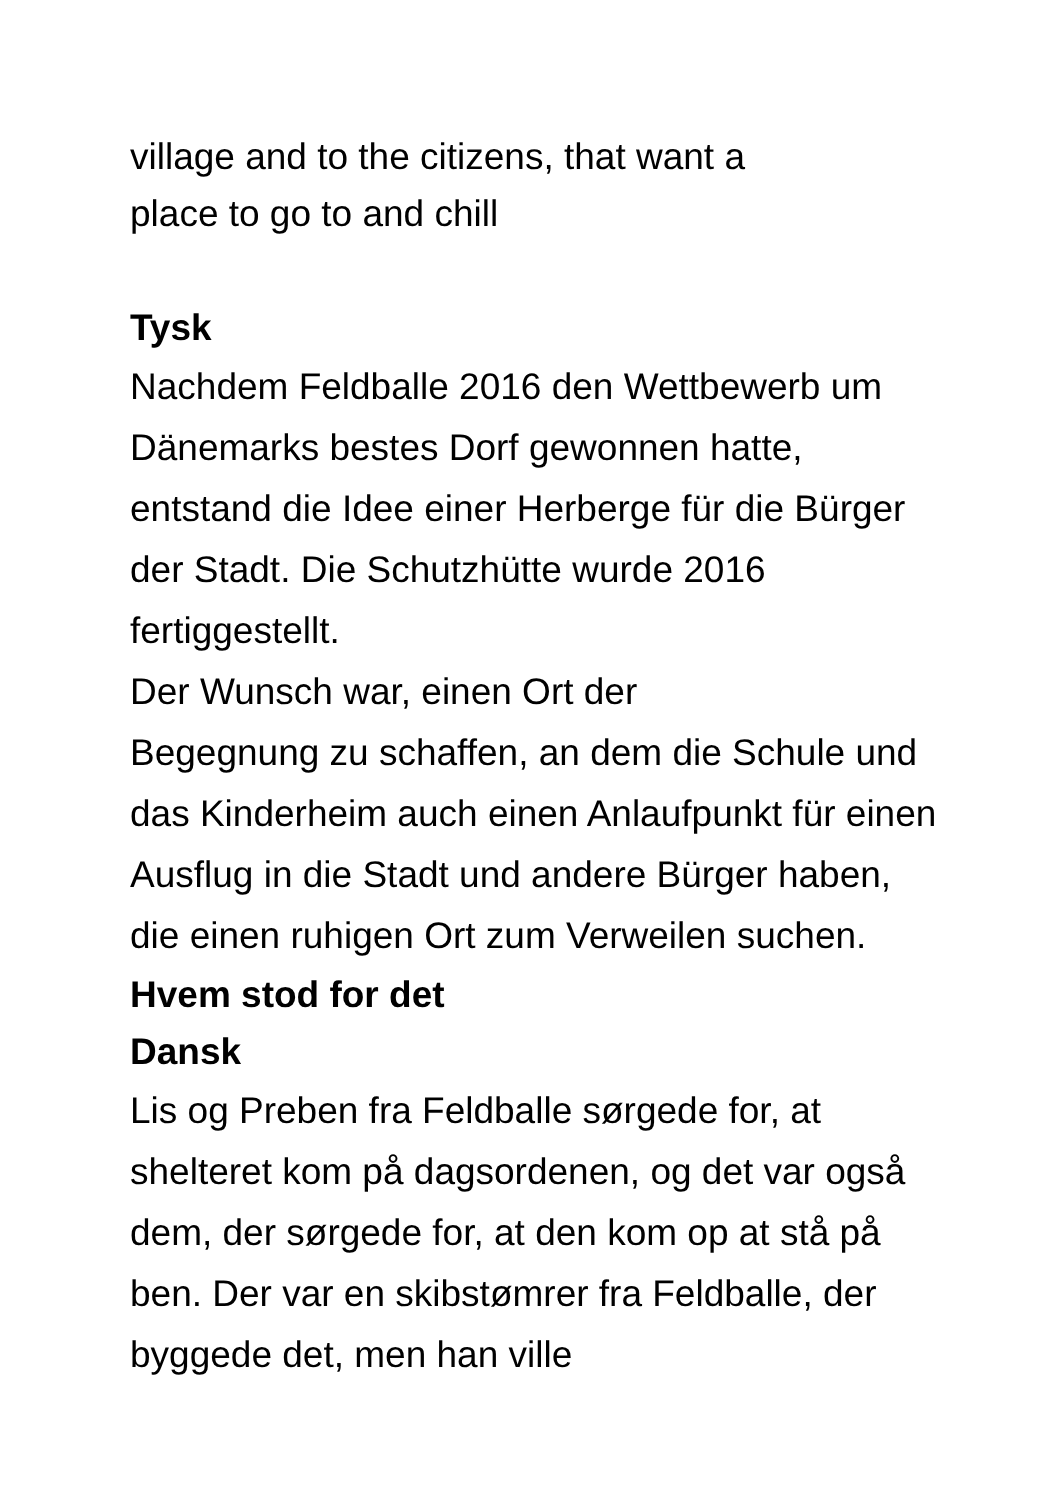village and to the citizens, that want a
place to go to and chill
Tysk
Nachdem Feldballe 2016 den Wettbewerb um Dänemarks bestes Dorf gewonnen hatte, entstand die Idee einer Herberge für die Bürger der Stadt. Die Schutzhütte wurde 2016 fertiggestellt.
Der Wunsch war, einen Ort der
Begegnung zu schaffen, an dem die Schule und das Kinderheim auch einen Anlaufpunkt für einen Ausflug in die Stadt und andere Bürger haben, die einen ruhigen Ort zum Verweilen suchen.
Hvem stod for det
Dansk
Lis og Preben fra Feldballe sørgede for, at shelteret kom på dagsordenen, og det var også dem, der sørgede for, at den kom op at stå på ben. Der var en skibstømrer fra Feldballe, der byggede det, men han ville